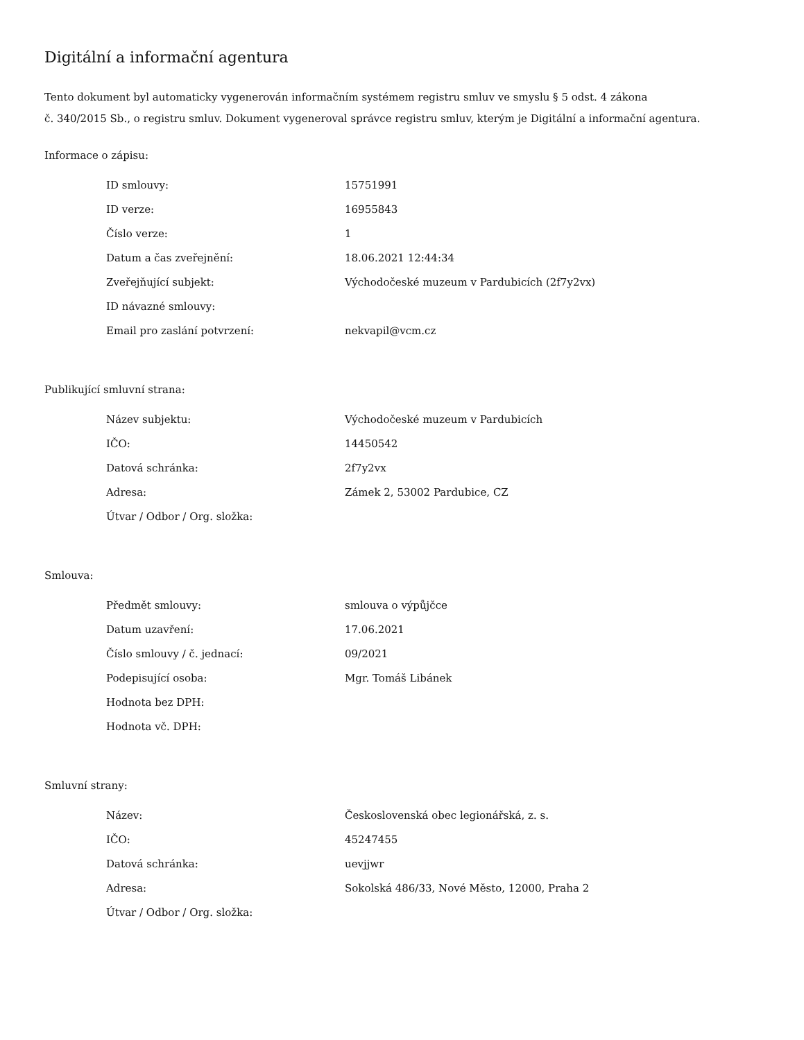Digitální a informační agentura
Tento dokument byl automaticky vygenerován informačním systémem registru smluv ve smyslu § 5 odst. 4 zákona
č. 340/2015 Sb., o registru smluv. Dokument vygeneroval správce registru smluv, kterým je Digitální a informační agentura.
Informace o zápisu:
| ID smlouvy: | 15751991 |
| ID verze: | 16955843 |
| Číslo verze: | 1 |
| Datum a čas zveřejnění: | 18.06.2021 12:44:34 |
| Zveřejňující subjekt: | Východočeské muzeum v Pardubicích (2f7y2vx) |
| ID návazné smlouvy: | |
| Email pro zaslání potvrzení: | nekvapil@vcm.cz |
Publikující smluvní strana:
| Název subjektu: | Východočeské muzeum v Pardubicích |
| IČO: | 14450542 |
| Datová schránka: | 2f7y2vx |
| Adresa: | Zámek 2, 53002 Pardubice, CZ |
| Útvar / Odbor / Org. složka: | |
Smlouva:
| Předmět smlouvy: | smlouva o výpůjčce |
| Datum uzavření: | 17.06.2021 |
| Číslo smlouvy / č. jednací: | 09/2021 |
| Podepisující osoba: | Mgr. Tomáš Libánek |
| Hodnota bez DPH: | |
| Hodnota vč. DPH: | |
Smluvní strany:
| Název: | Československá obec legionářská, z. s. |
| IČO: | 45247455 |
| Datová schránka: | uevjjwr |
| Adresa: | Sokolská 486/33, Nové Město, 12000, Praha 2 |
| Útvar / Odbor / Org. složka: | |